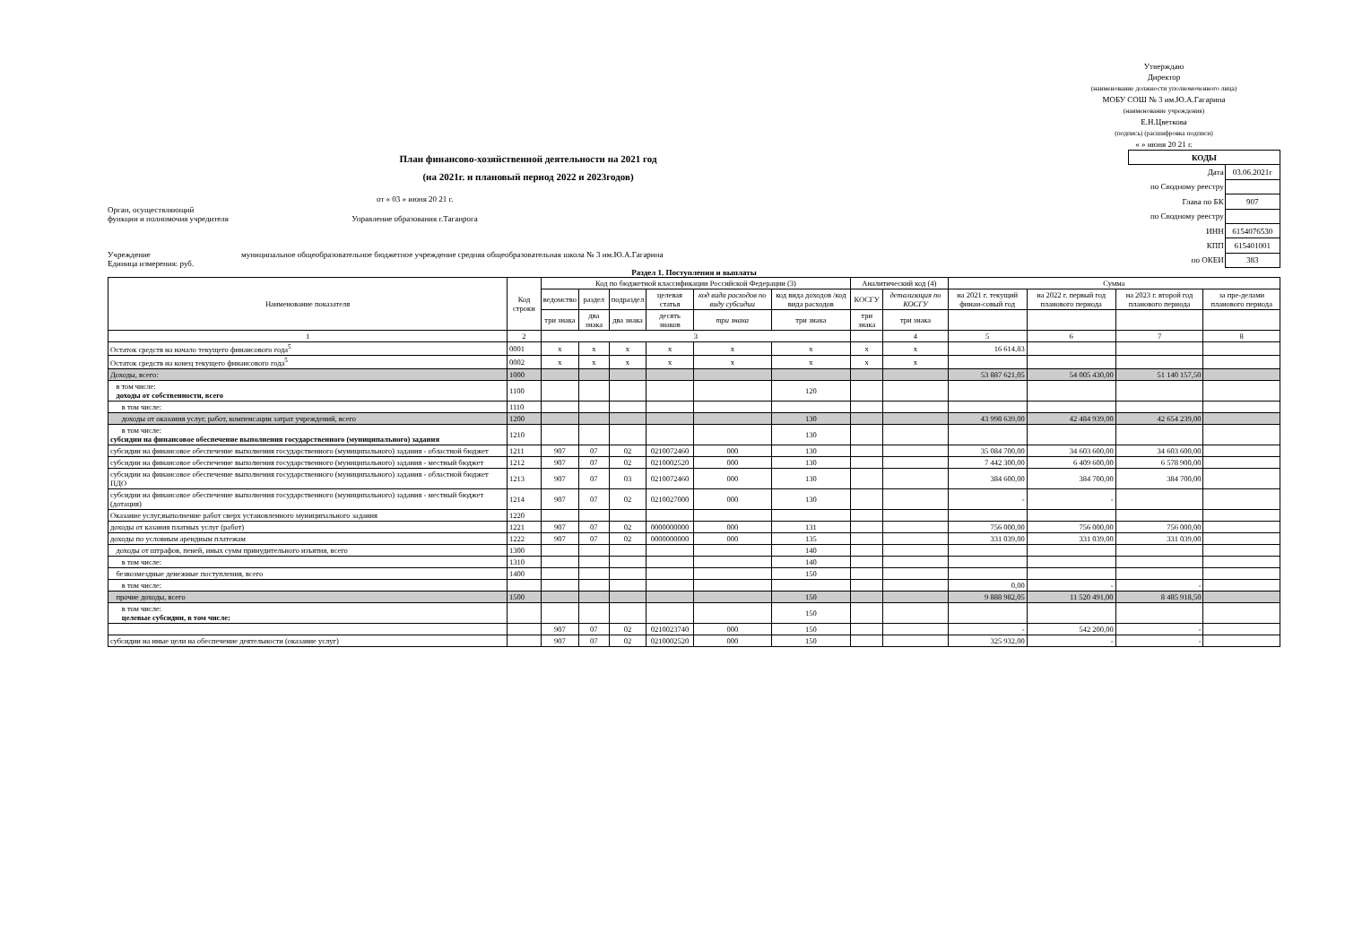Утверждаю
Директор
(наименование должности уполномоченного лица)
МОБУ СОШ № 3 им.Ю.А.Гагарина
(наименование учреждения)
Е.Н.Цветкова
(подпись) (расшифровка подписи)
« » июня 20 21 г.
План финансово-хозяйственной деятельности на 2021 год
(на 2021г. и плановый период 2022 и 2023годов)
от « 03 » июня 20 21 г.
Орган, осуществляющий
функции и полномочия учредителя Управление образования г.Таганрога
Учреждение муниципальное общеобразовательное бюджетное учреждение средняя общеобразовательная школа № 3 им.Ю.А.Гагарина
Единица измерения: руб.
| КОДЫ | |
| Дата | 03.06.2021г |
| по Сводному реестру | |
| Глава по БК | 907 |
| по Сводному реестру | |
| ИНН | 6154076530 |
| КПП | 615401001 |
| по ОКЕИ | 383 |
Раздел 1. Поступления и выплаты
| Наименование показателя | Код строки | Код по бюджетной классификации Российской Федерации (3) | | | | | | Аналитический код (4) | | Сумма | | | |
| --- | --- | --- | --- | --- | --- | --- | --- | --- | --- | --- | --- | --- | --- |
| | | ведомство | раздел | подраздел | целевая статья | код вида расходов по виду субсидии | код вида доходов /код вида расходов | КОСГУ | детализация по КОСГУ | на 2021 г. текущий финан-совый год | на 2022 г. первый год планового периода | на 2023 г. второй год планового периода | за пре-делами планового периода |
| | | три знака | два знака | два знака | десять знаков | три знака | три знака | три знака | три знака | | | | |
| 1 | 2 | 3 | | | | | | | 4 | 5 | 6 | 7 | 8 |
| Остаток средств на начало текущего финансового года<sup>5</sup> | 0001 | x | x | x | x | x | x | x | x | 16 614,83 | | | |
| Остаток средств на конец текущего финансового года<sup>5</sup> | 0002 | x | x | x | x | x | x | x | x | | | | |
| Доходы, всего: | 1000 | | | | | | | | | 53 887 621,05 | 54 005 430,00 | 51 140 157,50 | |
| в том числе: доходы от собственности, всего | 1100 | | | | | | 120 | | | | | | |
| в том числе: | 1110 | | | | | | | | | | | | |
| доходы от оказания услуг, работ, компенсации затрат учреждений, всего | 1200 | | | | | | 130 | | | 43 998 639,00 | 42 484 939,00 | 42 654 239,00 | |
| в том числе: субсидии на финансовое обеспечение выполнения государственного (муниципального) задания | 1210 | | | | | | 130 | | | | | | |
| субсидии на финансовое обеспечение выполнения государственного (муниципального) задания - областной бюджет | 1211 | 907 | 07 | 02 | 0210072460 | 000 | 130 | | | 35 084 700,00 | 34 603 600,00 | 34 603 600,00 | |
| субсидии на финансовое обеспечение выполнения государственного (муниципального) задания - местный бюджет | 1212 | 907 | 07 | 02 | 0210002520 | 000 | 130 | | | 7 442 300,00 | 6 409 600,00 | 6 578 900,00 | |
| субсидии на финансовое обеспечение выполнения государственного (муниципального) задания - областной бюджет ПДО | 1213 | 907 | 07 | 03 | 0210072460 | 000 | 130 | | | 384 600,00 | 384 700,00 | 384 700,00 | |
| субсидии на финансовое обеспечение выполнения государственного (муниципального) задания - местный бюджет (дотация) | 1214 | 907 | 07 | 02 | 0210027000 | 000 | 130 | | | - | - | | |
| Оказание услуг,выполнение работ сверх установленного муниципального задания | 1220 | | | | | | | | | | | | |
| доходы от казания платных услуг (работ) | 1221 | 907 | 07 | 02 | 0000000000 | 000 | 131 | | | 756 000,00 | 756 000,00 | 756 000,00 | |
| доходы по условным арендным платежам | 1222 | 907 | 07 | 02 | 0000000000 | 000 | 135 | | | 331 039,00 | 331 039,00 | 331 039,00 | |
| доходы от штрафов, пеней, иных сумм принудительного изъятия, всего | 1300 | | | | | | 140 | | | | | | |
| в том числе: | 1310 | | | | | | 140 | | | | | | |
| безвозмездные денежные поступления, всего | 1400 | | | | | | 150 | | | | | | |
| в том числе: | | | | | | | | | | 0,00 | - | - | |
| прочие доходы, всего | 1500 | | | | | | 150 | | | 9 888 982,05 | 11 520 491,00 | 8 485 918,50 | |
| в том числе: целевые субсидии, в том числе: | | | | | | | 150 | | | | | | |
| | | 907 | 07 | 02 | 0210023740 | 000 | 150 | | | - | 542 200,00 | - | |
| субсидии на иные цели на обеспечение деятельности (оказание услуг) | | 907 | 07 | 02 | 0210002520 | 000 | 150 | | | 325 932,00 | - | - | |